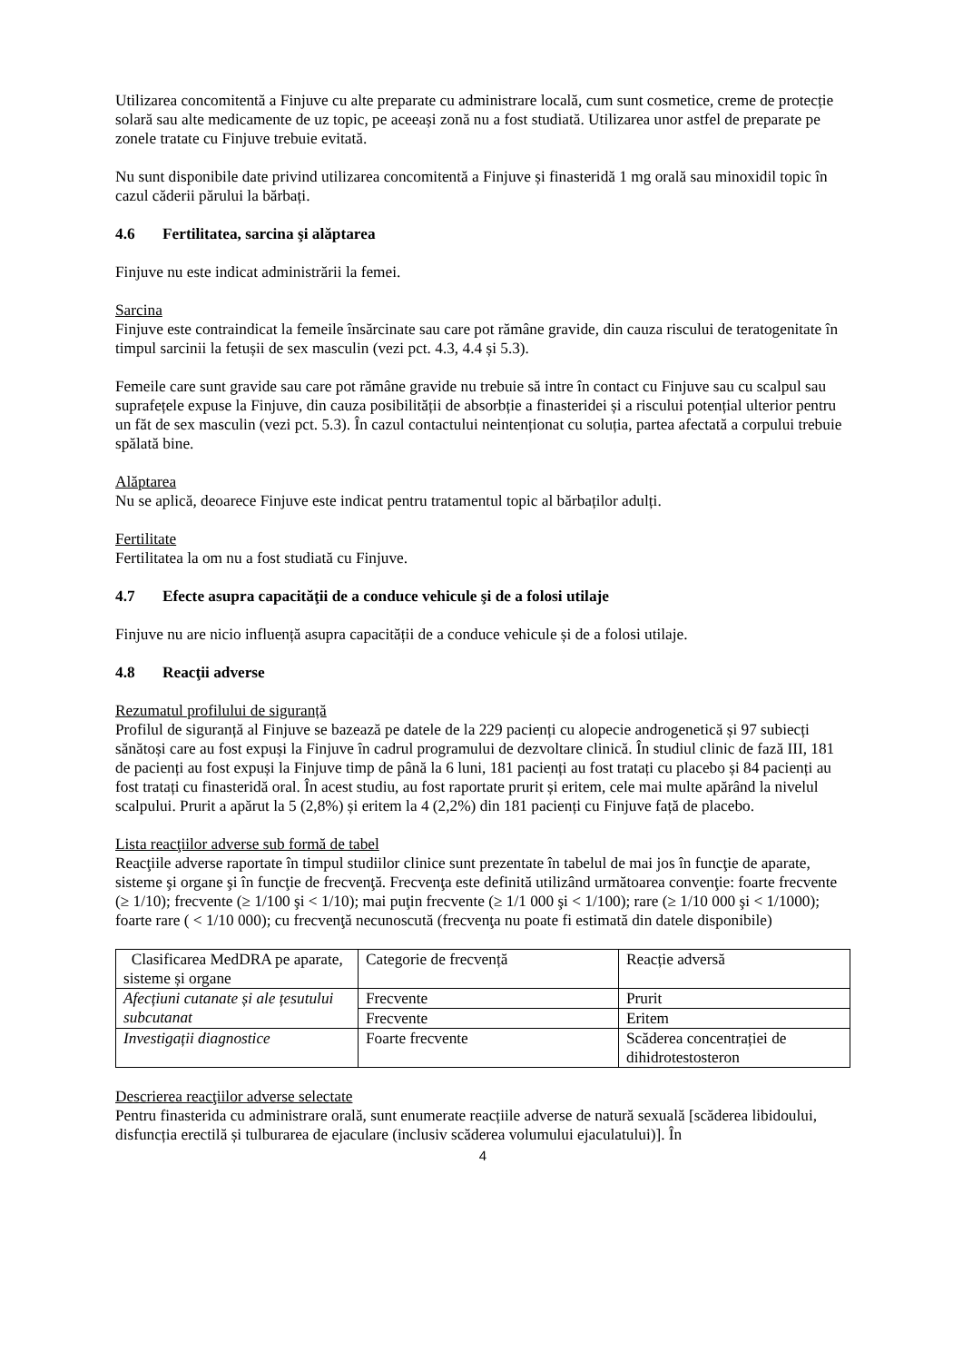Utilizarea concomitentă a Finjuve cu alte preparate cu administrare locală, cum sunt cosmetice, creme de protecție solară sau alte medicamente de uz topic, pe aceeași zonă nu a fost studiată. Utilizarea unor astfel de preparate pe zonele tratate cu Finjuve trebuie evitată.
Nu sunt disponibile date privind utilizarea concomitentă a Finjuve și finasteridă 1 mg orală sau minoxidil topic în cazul căderii părului la bărbați.
4.6 Fertilitatea, sarcina şi alăptarea
Finjuve nu este indicat administrării la femei.
Sarcina
Finjuve este contraindicat la femeile însărcinate sau care pot rămâne gravide, din cauza riscului de teratogenitate în timpul sarcinii la fetușii de sex masculin (vezi pct. 4.3, 4.4 și 5.3).
Femeile care sunt gravide sau care pot rămâne gravide nu trebuie să intre în contact cu Finjuve sau cu scalpul sau suprafețele expuse la Finjuve, din cauza posibilității de absorbție a finasteridei și a riscului potențial ulterior pentru un făt de sex masculin (vezi pct. 5.3). În cazul contactului neintenționat cu soluția, partea afectată a corpului trebuie spălată bine.
Alăptarea
Nu se aplică, deoarece Finjuve este indicat pentru tratamentul topic al bărbaților adulți.
Fertilitate
Fertilitatea la om nu a fost studiată cu Finjuve.
4.7 Efecte asupra capacităţii de a conduce vehicule şi de a folosi utilaje
Finjuve nu are nicio influență asupra capacității de a conduce vehicule și de a folosi utilaje.
4.8 Reacţii adverse
Rezumatul profilului de siguranță
Profilul de siguranță al Finjuve se bazează pe datele de la 229 pacienți cu alopecie androgenetică și 97 subiecți sănătoși care au fost expuși la Finjuve în cadrul programului de dezvoltare clinică. În studiul clinic de fază III, 181 de pacienți au fost expuși la Finjuve timp de până la 6 luni, 181 pacienți au fost tratați cu placebo și 84 pacienți au fost tratați cu finasteridă oral. În acest studiu, au fost raportate prurit și eritem, cele mai multe apărând la nivelul scalpului. Prurit a apărut la 5 (2,8%) și eritem la 4 (2,2%) din 181 pacienți cu Finjuve față de placebo.
Lista reacţiilor adverse sub formă de tabel
Reacţiile adverse raportate în timpul studiilor clinice sunt prezentate în tabelul de mai jos în funcţie de aparate, sisteme şi organe şi în funcţie de frecvenţă. Frecvenţa este definită utilizând următoarea convenţie: foarte frecvente (≥ 1/10); frecvente (≥ 1/100 şi < 1/10); mai puţin frecvente (≥ 1/1 000 şi < 1/100); rare (≥ 1/10 000 şi < 1/1000); foarte rare ( < 1/10 000); cu frecvenţă necunoscută (frecvenţa nu poate fi estimată din datele disponibile)
| Clasificarea MedDRA pe aparate, sisteme și organe | Categorie de frecvență | Reacție adversă |
| Afecțiuni cutanate și ale țesutului subcutanat | Frecvente | Prurit |
| | Frecvente | Eritem |
| Investigații diagnostice | Foarte frecvente | Scăderea concentrației de dihidrotestosteron |
Descrierea reacţiilor adverse selectate
Pentru finasterida cu administrare orală, sunt enumerate reacțiile adverse de natură sexuală [scăderea libidoului, disfuncția erectilă și tulburarea de ejaculare (inclusiv scăderea volumului ejaculatului)]. În
4